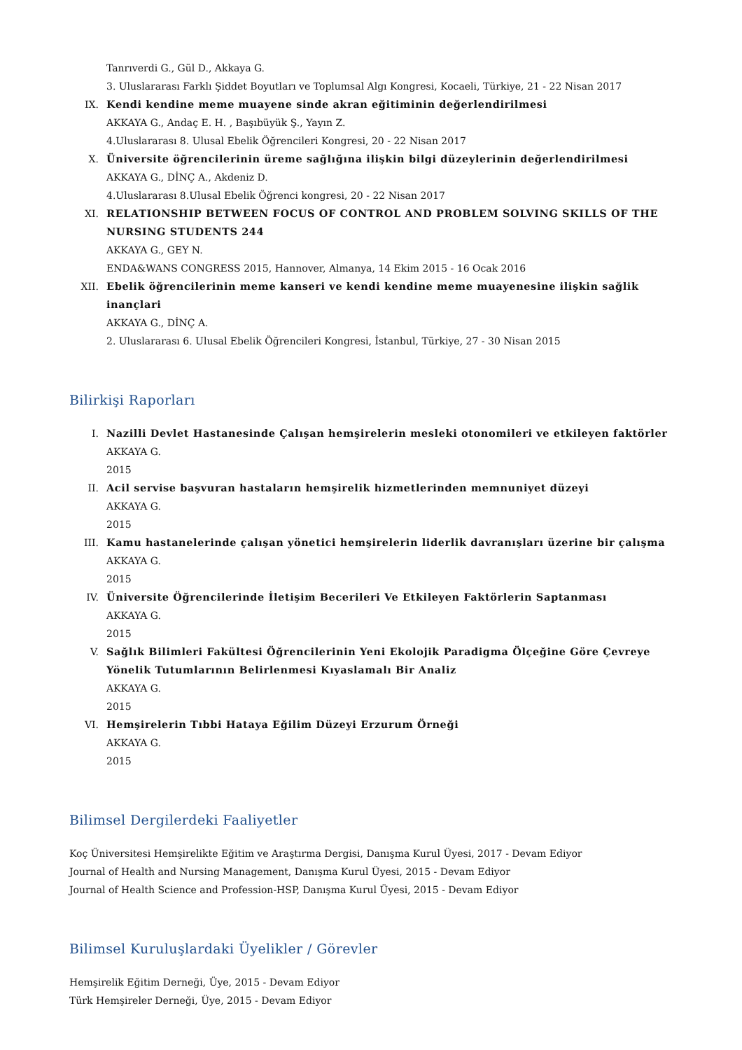Tanrıverdi G., Gül D., Akkaya G.
3. Uluslararası Farklı Şiddet Boyutları ve Toplumsal Algı Kongresi, Kocaeli, Türkiye, 21 - 22 Nisan 2017
IX. Kendi kendine meme muayene sinde akran eğitiminin değerlendirilmesi
AKKAYA G., Andaç E. H. , Başıbüyük Ş., Yayın Z.
4.Uluslararası 8. Ulusal Ebelik Öğrencileri Kongresi, 20 - 22 Nisan 2017
X. Üniversite öğrencilerinin üreme sağlığına ilişkin bilgi düzeylerinin değerlendirilmesi
AKKAYA G., DİNÇ A., Akdeniz D.
4.Uluslararası 8.Ulusal Ebelik Öğrenci kongresi, 20 - 22 Nisan 2017
XI. RELATIONSHIP BETWEEN FOCUS OF CONTROL AND PROBLEM SOLVING SKILLS OF THE NURSING STUDENTS 244
AKKAYA G., GEY N.
ENDA&WANS CONGRESS 2015, Hannover, Almanya, 14 Ekim 2015 - 16 Ocak 2016
XII. Ebelik öğrencilerinin meme kanseri ve kendi kendine meme muayenesine ilişkin sağlik inançlari
AKKAYA G., DİNÇ A.
2. Uluslararası 6. Ulusal Ebelik Öğrencileri Kongresi, İstanbul, Türkiye, 27 - 30 Nisan 2015
Bilirkişi Raporları
I. Nazilli Devlet Hastanesinde Çalışan hemşirelerin mesleki otonomileri ve etkileyen faktörler
AKKAYA G.
2015
II. Acil servise başvuran hastaların hemşirelik hizmetlerinden memnuniyet düzeyi
AKKAYA G.
2015
III. Kamu hastanelerinde çalışan yönetici hemşirelerin liderlik davranışları üzerine bir çalışma
AKKAYA G.
2015
IV. Üniversite Öğrencilerinde İletişim Becerileri Ve Etkileyen Faktörlerin Saptanması
AKKAYA G.
2015
V. Sağlık Bilimleri Fakültesi Öğrencilerinin Yeni Ekolojik Paradigma Ölçeğine Göre Çevreye Yönelik Tutumlarının Belirlenmesi Kıyaslamalı Bir Analiz
AKKAYA G.
2015
VI. Hemşirelerin Tıbbi Hataya Eğilim Düzeyi Erzurum Örneği
AKKAYA G.
2015
Bilimsel Dergilerdeki Faaliyetler
Koç Üniversitesi Hemşirelikte Eğitim ve Araştırma Dergisi, Danışma Kurul Üyesi, 2017 - Devam Ediyor
Journal of Health and Nursing Management, Danışma Kurul Üyesi, 2015 - Devam Ediyor
Journal of Health Science and Profession-HSP, Danışma Kurul Üyesi, 2015 - Devam Ediyor
Bilimsel Kuruluşlardaki Üyelikler / Görevler
Hemşirelik Eğitim Derneği, Üye, 2015 - Devam Ediyor
Türk Hemşireler Derneği, Üye, 2015 - Devam Ediyor